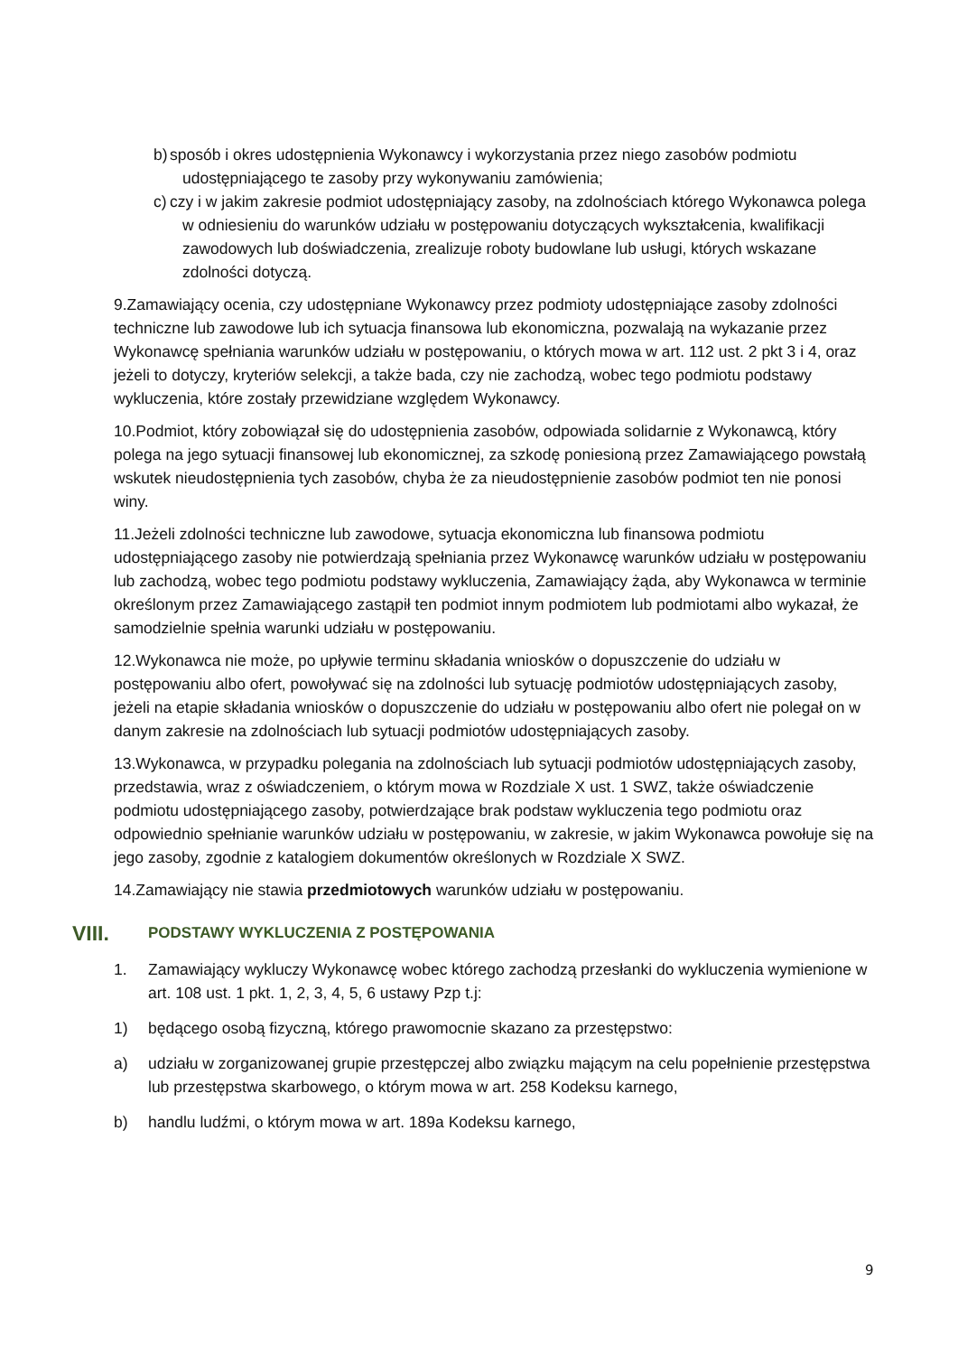b) sposób i okres udostępnienia Wykonawcy i wykorzystania przez niego zasobów podmiotu udostępniającego te zasoby przy wykonywaniu zamówienia;
c) czy i w jakim zakresie podmiot udostępniający zasoby, na zdolnościach którego Wykonawca polega w odniesieniu do warunków udziału w postępowaniu dotyczących wykształcenia, kwalifikacji zawodowych lub doświadczenia, zrealizuje roboty budowlane lub usługi, których wskazane zdolności dotyczą.
9.Zamawiający ocenia, czy udostępniane Wykonawcy przez podmioty udostępniające zasoby zdolności techniczne lub zawodowe lub ich sytuacja finansowa lub ekonomiczna, pozwalają na wykazanie przez Wykonawcę spełniania warunków udziału w postępowaniu, o których mowa w art. 112 ust. 2 pkt 3 i 4, oraz jeżeli to dotyczy, kryteriów selekcji, a także bada, czy nie zachodzą, wobec tego podmiotu podstawy wykluczenia, które zostały przewidziane względem Wykonawcy.
10.Podmiot, który zobowiązał się do udostępnienia zasobów, odpowiada solidarnie z Wykonawcą, który polega na jego sytuacji finansowej lub ekonomicznej, za szkodę poniesioną przez Zamawiającego powstałą wskutek nieudostępnienia tych zasobów, chyba że za nieudostępnienie zasobów podmiot ten nie ponosi winy.
11.Jeżeli zdolności techniczne lub zawodowe, sytuacja ekonomiczna lub finansowa podmiotu udostępniającego zasoby nie potwierdzają spełniania przez Wykonawcę warunków udziału w postępowaniu lub zachodzą, wobec tego podmiotu podstawy wykluczenia, Zamawiający żąda, aby Wykonawca w terminie określonym przez Zamawiającego zastąpił ten podmiot innym podmiotem lub podmiotami albo wykazał, że samodzielnie spełnia warunki udziału w postępowaniu.
12.Wykonawca nie może, po upływie terminu składania wniosków o dopuszczenie do udziału w postępowaniu albo ofert, powoływać się na zdolności lub sytuację podmiotów udostępniających zasoby, jeżeli na etapie składania wniosków o dopuszczenie do udziału w postępowaniu albo ofert nie polegał on w danym zakresie na zdolnościach lub sytuacji podmiotów udostępniających zasoby.
13.Wykonawca, w przypadku polegania na zdolnościach lub sytuacji podmiotów udostępniających zasoby, przedstawia, wraz z oświadczeniem, o którym mowa w Rozdziale X ust. 1 SWZ, także oświadczenie podmiotu udostępniającego zasoby, potwierdzające brak podstaw wykluczenia tego podmiotu oraz odpowiednio spełnianie warunków udziału w postępowaniu, w zakresie, w jakim Wykonawca powołuje się na jego zasoby, zgodnie z katalogiem dokumentów określonych w Rozdziale X SWZ.
14.Zamawiający nie stawia przedmiotowych warunków udziału w postępowaniu.
VIII. PODSTAWY WYKLUCZENIA Z POSTĘPOWANIA
1. Zamawiający wykluczy Wykonawcę wobec którego zachodzą przesłanki do wykluczenia wymienione w art. 108 ust. 1 pkt. 1, 2, 3, 4, 5, 6 ustawy Pzp t.j:
1) będącego osobą fizyczną, którego prawomocnie skazano za przestępstwo:
a) udziału w zorganizowanej grupie przestępczej albo związku mającym na celu popełnienie przestępstwa lub przestępstwa skarbowego, o którym mowa w art. 258 Kodeksu karnego,
b) handlu ludźmi, o którym mowa w art. 189a Kodeksu karnego,
9